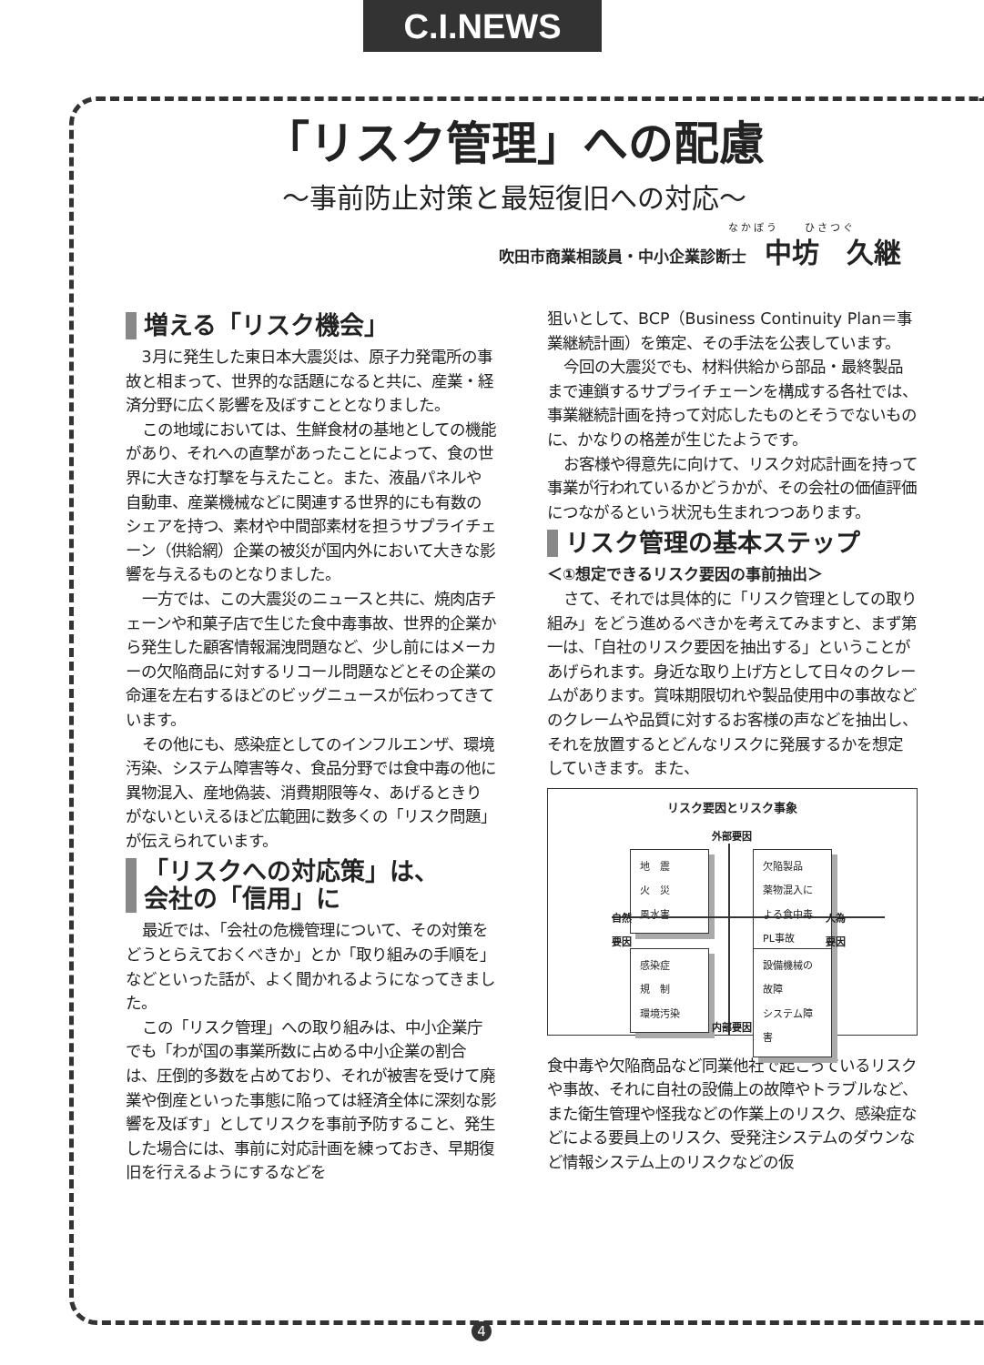C.I.NEWS
「リスク管理」への配慮
〜事前防止対策と最短復旧への対応〜
なかぼう　　ひさつぐ
吹田市商業相談員・中小企業診断士 中坊　久継
増える「リスク機会」
3月に発生した東日本大震災は、原子力発電所の事故と相まって、世界的な話題になると共に、産業・経済分野に広く影響を及ぼすこととなりました。
この地域においては、生鮮食材の基地としての機能があり、それへの直撃があったことによって、食の世界に大きな打撃を与えたこと。また、液晶パネルや自動車、産業機械などに関連する世界的にも有数のシェアを持つ、素材や中間部素材を担うサプライチェーン（供給網）企業の被災が国内外において大きな影響を与えるものとなりました。
一方では、この大震災のニュースと共に、焼肉店チェーンや和菓子店で生じた食中毒事故、世界的企業から発生した顧客情報漏洩問題など、少し前にはメーカーの欠陥商品に対するリコール問題などとその企業の命運を左右するほどのビッグニュースが伝わってきています。
その他にも、感染症としてのインフルエンザ、環境汚染、システム障害等々、食品分野では食中毒の他に異物混入、産地偽装、消費期限等々、あげるときりがないといえるほど広範囲に数多くの「リスク問題」が伝えられています。
「リスクへの対応策」は、
会社の「信用」に
最近では、「会社の危機管理について、その対策をどうとらえておくべきか」とか「取り組みの手順を」などといった話が、よく聞かれるようになってきました。
この「リスク管理」への取り組みは、中小企業庁でも「わが国の事業所数に占める中小企業の割合は、圧倒的多数を占めており、それが被害を受けて廃業や倒産といった事態に陥っては経済全体に深刻な影響を及ぼす」としてリスクを事前予防すること、発生した場合には、事前に対応計画を練っておき、早期復旧を行えるようにするなどを
狙いとして、BCP（Business Continuity Plan＝事業継続計画）を策定、その手法を公表しています。
今回の大震災でも、材料供給から部品・最終製品まで連鎖するサプライチェーンを構成する各社では、事業継続計画を持って対応したものとそうでないものに、かなりの格差が生じたようです。
お客様や得意先に向けて、リスク対応計画を持って事業が行われているかどうかが、その会社の価値評価につながるという状況も生まれつつあります。
リスク管理の基本ステップ
＜①想定できるリスク要因の事前抽出＞
さて、それでは具体的に「リスク管理としての取り組み」をどう進めるべきかを考えてみますと、まず第一は、「自社のリスク要因を抽出する」ということがあげられます。身近な取り上げ方として日々のクレームがあります。賞味期限切れや製品使用中の事故などのクレームや品質に対するお客様の声などを抽出し、それを放置するとどんなリスクに発展するかを想定していきます。また、
リスク要因とリスク事象
外部要因
地　震
火　災
風水害
欠陥製品
薬物混入による食中毒
PL事故
自然
要因
人為
要因
感染症
規　制
環境汚染
設備機械の故障
システム障害
内部要因
食中毒や欠陥商品など同業他社で起こっているリスクや事故、それに自社の設備上の故障やトラブルなど、また衛生管理や怪我などの作業上のリスク、感染症などによる要員上のリスク、受発注システムのダウンなど情報システム上のリスクなどの仮
4